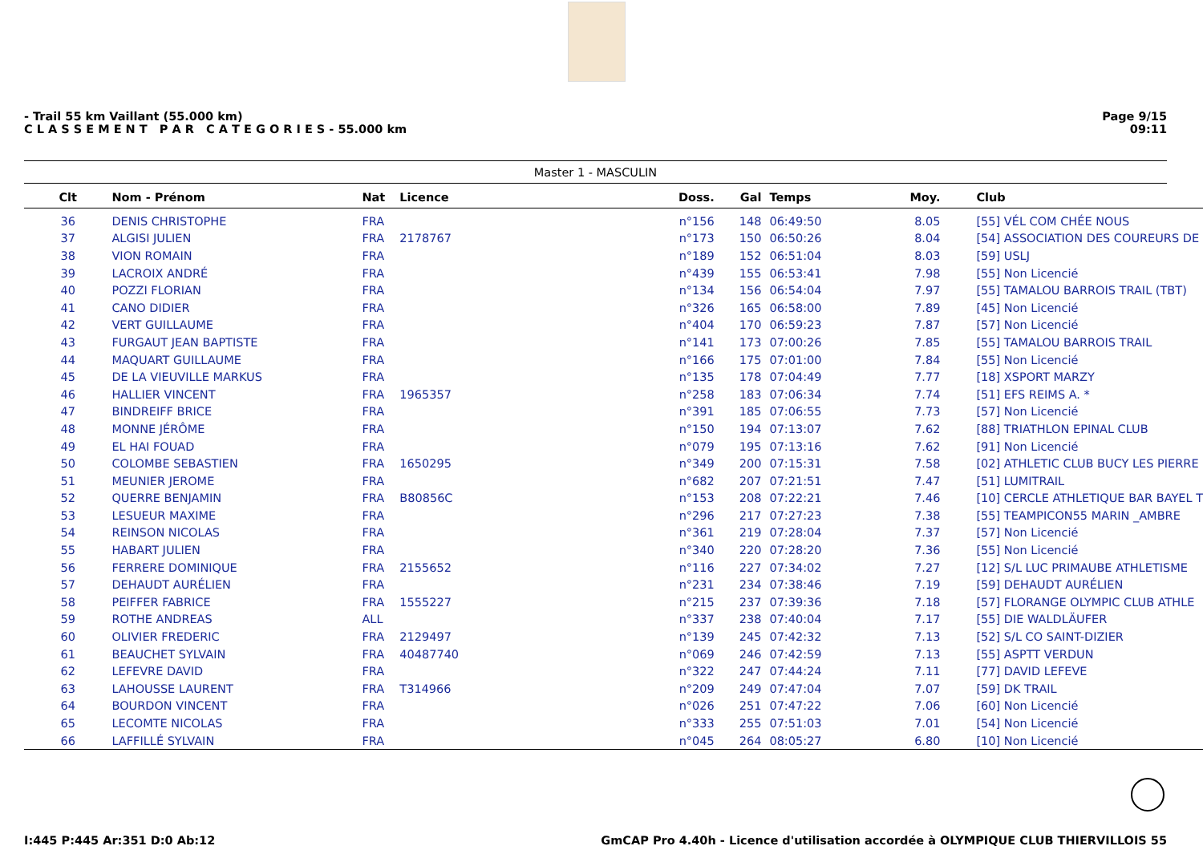- Trail 55 km Vaillant (55.000 km)
C L A S S E M E N T P A R C A T E G O R I E S - 55.000 km
Page 9/15
09:11
Master 1 - MASCULIN
| Clt | Nom - Prénom | Nat | Licence | Doss. | Gal | Temps | Moy. | Club |
| --- | --- | --- | --- | --- | --- | --- | --- | --- |
| 36 | DENIS CHRISTOPHE | FRA | | n°156 | 148 | 06:49:50 | 8.05 | [55] VÉL COM CHÉE NOUS |
| 37 | ALGISI JULIEN | FRA | 2178767 | n°173 | 150 | 06:50:26 | 8.04 | [54] ASSOCIATION DES COUREURS DE |
| 38 | VION ROMAIN | FRA | | n°189 | 152 | 06:51:04 | 8.03 | [59] USLJ |
| 39 | LACROIX ANDRÉ | FRA | | n°439 | 155 | 06:53:41 | 7.98 | [55] Non Licencié |
| 40 | POZZI FLORIAN | FRA | | n°134 | 156 | 06:54:04 | 7.97 | [55] TAMALOU BARROIS TRAIL (TBT) |
| 41 | CANO DIDIER | FRA | | n°326 | 165 | 06:58:00 | 7.89 | [45] Non Licencié |
| 42 | VERT GUILLAUME | FRA | | n°404 | 170 | 06:59:23 | 7.87 | [57] Non Licencié |
| 43 | FURGAUT JEAN BAPTISTE | FRA | | n°141 | 173 | 07:00:26 | 7.85 | [55] TAMALOU BARROIS TRAIL |
| 44 | MAQUART GUILLAUME | FRA | | n°166 | 175 | 07:01:00 | 7.84 | [55] Non Licencié |
| 45 | DE LA VIEUVILLE MARKUS | FRA | | n°135 | 178 | 07:04:49 | 7.77 | [18] XSPORT MARZY |
| 46 | HALLIER VINCENT | FRA | 1965357 | n°258 | 183 | 07:06:34 | 7.74 | [51] EFS REIMS A. * |
| 47 | BINDREIFF BRICE | FRA | | n°391 | 185 | 07:06:55 | 7.73 | [57] Non Licencié |
| 48 | MONNE JÉRÔME | FRA | | n°150 | 194 | 07:13:07 | 7.62 | [88] TRIATHLON EPINAL CLUB |
| 49 | EL HAI FOUAD | FRA | | n°079 | 195 | 07:13:16 | 7.62 | [91] Non Licencié |
| 50 | COLOMBE SEBASTIEN | FRA | 1650295 | n°349 | 200 | 07:15:31 | 7.58 | [02] ATHLETIC CLUB BUCY LES PIERRE |
| 51 | MEUNIER JEROME | FRA | | n°682 | 207 | 07:21:51 | 7.47 | [51] LUMITRAIL |
| 52 | QUERRE BENJAMIN | FRA | B80856C | n°153 | 208 | 07:22:21 | 7.46 | [10] CERCLE ATHLETIQUE BAR BAYEL T |
| 53 | LESUEUR MAXIME | FRA | | n°296 | 217 | 07:27:23 | 7.38 | [55] TEAMPICON55 MARIN _AMBRE |
| 54 | REINSON NICOLAS | FRA | | n°361 | 219 | 07:28:04 | 7.37 | [57] Non Licencié |
| 55 | HABART JULIEN | FRA | | n°340 | 220 | 07:28:20 | 7.36 | [55] Non Licencié |
| 56 | FERRERE DOMINIQUE | FRA | 2155652 | n°116 | 227 | 07:34:02 | 7.27 | [12] S/L LUC PRIMAUBE ATHLETISME |
| 57 | DEHAUDT AURÉLIEN | FRA | | n°231 | 234 | 07:38:46 | 7.19 | [59] DEHAUDT AURÉLIEN |
| 58 | PEIFFER FABRICE | FRA | 1555227 | n°215 | 237 | 07:39:36 | 7.18 | [57] FLORANGE OLYMPIC CLUB ATHLE |
| 59 | ROTHE ANDREAS | ALL | | n°337 | 238 | 07:40:04 | 7.17 | [55] DIE WALDLÄUFER |
| 60 | OLIVIER FREDERIC | FRA | 2129497 | n°139 | 245 | 07:42:32 | 7.13 | [52] S/L CO SAINT-DIZIER |
| 61 | BEAUCHET SYLVAIN | FRA | 40487740 | n°069 | 246 | 07:42:59 | 7.13 | [55] ASPTT VERDUN |
| 62 | LEFEVRE DAVID | FRA | | n°322 | 247 | 07:44:24 | 7.11 | [77] DAVID LEFEVE |
| 63 | LAHOUSSE LAURENT | FRA | T314966 | n°209 | 249 | 07:47:04 | 7.07 | [59] DK TRAIL |
| 64 | BOURDON VINCENT | FRA | | n°026 | 251 | 07:47:22 | 7.06 | [60] Non Licencié |
| 65 | LECOMTE NICOLAS | FRA | | n°333 | 255 | 07:51:03 | 7.01 | [54] Non Licencié |
| 66 | LAFFILLÉ SYLVAIN | FRA | | n°045 | 264 | 08:05:27 | 6.80 | [10] Non Licencié |
I:445 P:445 Ar:351 D:0 Ab:12 GmCAP Pro 4.40h - Licence d'utilisation accordée à OLYMPIQUE CLUB THIERVILLOIS 55